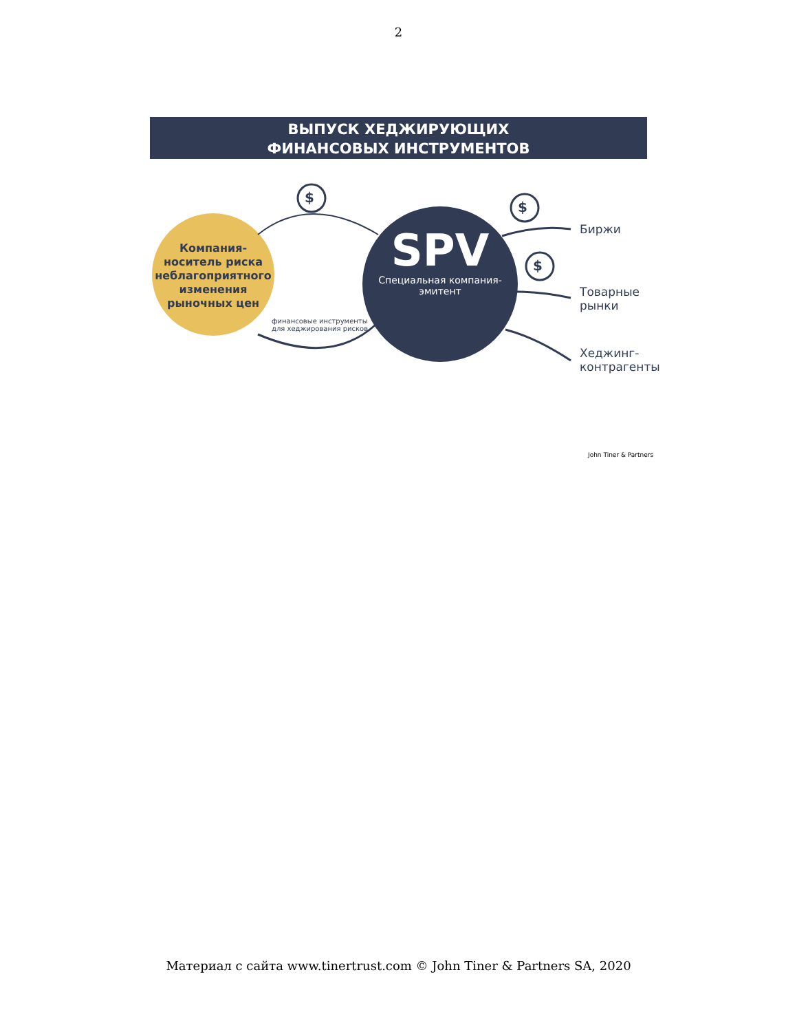2
ВЫПУСК ХЕДЖИРУЮЩИХ
ФИНАНСОВЫХ ИНСТРУМЕНТОВ
$
$
$
Компания-носитель риска неблагоприятного изменения рыночных цен
SPV
Специальная компания-эмитент
финансовые инструменты
для хеджирования рисков
Биржи
Товарные
рынки
Хеджинг-
контрагенты
John Tiner & Partners
Материал с сайта www.tinertrust.com © John Tiner & Partners SA, 2020